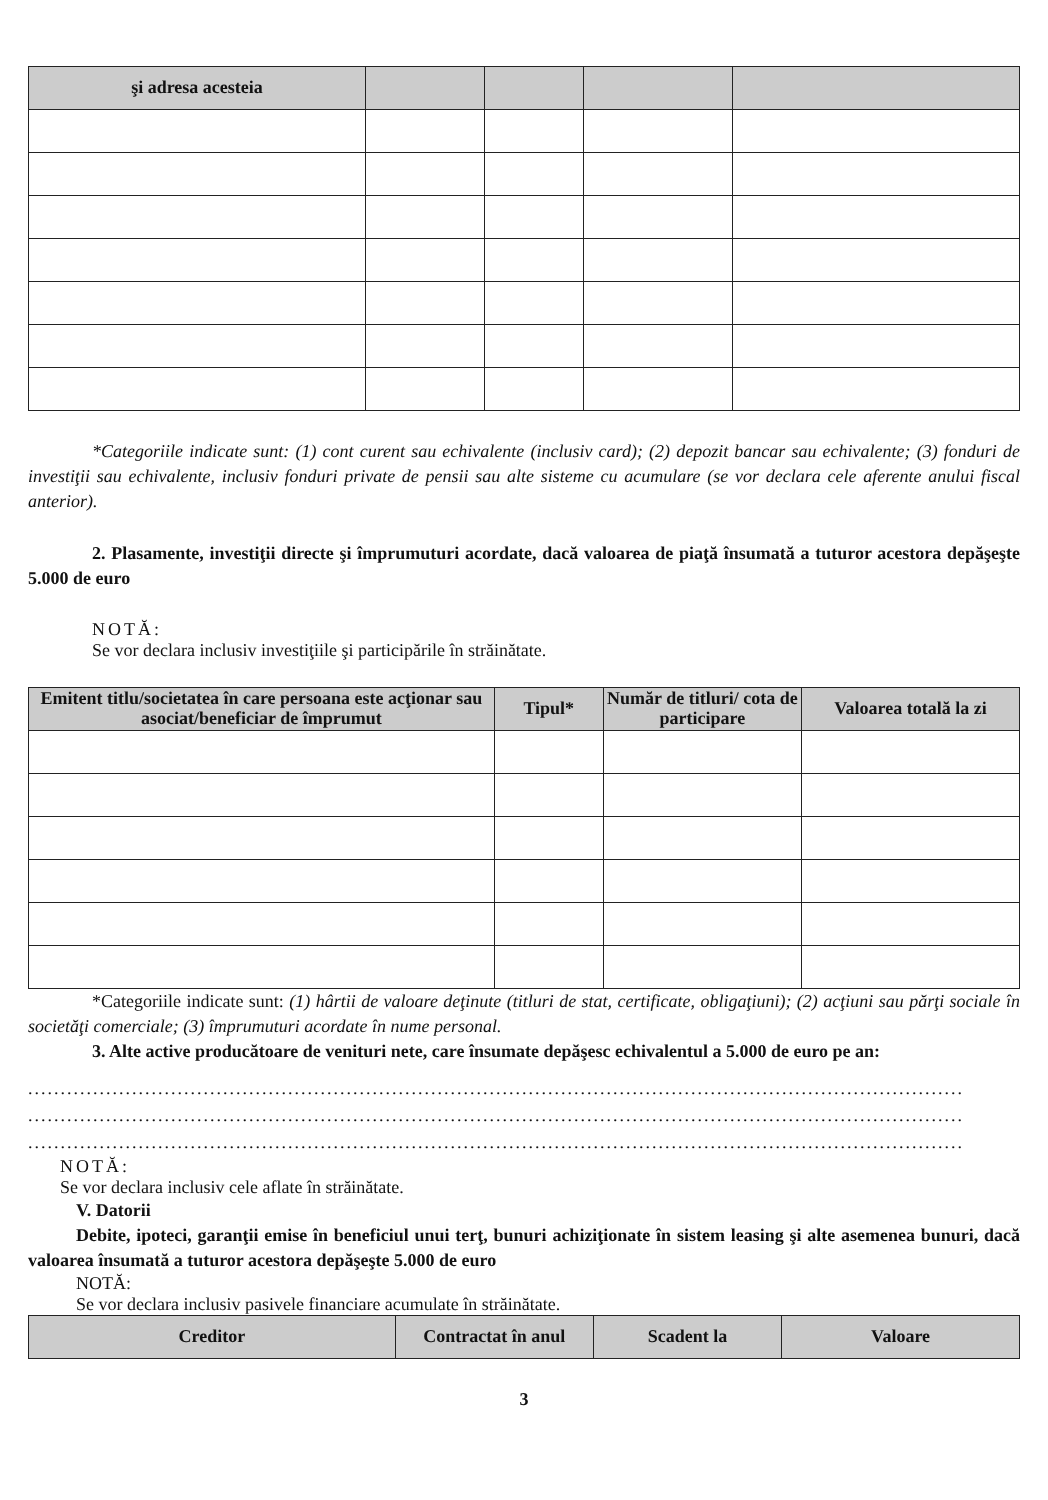| şi adresa acesteia | | | | |
| --- | --- | --- | --- | --- |
*Categoriile indicate sunt: (1) cont curent sau echivalente (inclusiv card); (2) depozit bancar sau echivalente; (3) fonduri de investiţii sau echivalente, inclusiv fonduri private de pensii sau alte sisteme cu acumulare (se vor declara cele aferente anului fiscal anterior).
2. Plasamente, investiţii directe şi împrumuturi acordate, dacă valoarea de piaţă însumată a tuturor acestora depăşeşte 5.000 de euro
NOTĂ:
Se vor declara inclusiv investiţiile şi participările în străinătate.
| Emitent titlu/societatea în care persoana este acţionar sau asociat/beneficiar de împrumut | Tipul* | Număr de titluri/ cota de participare | Valoarea totală la zi |
| --- | --- | --- | --- |
*Categoriile indicate sunt: (1) hârtii de valoare deţinute (titluri de stat, certificate, obligaţiuni); (2) acţiuni sau părţi sociale în societăţi comerciale; (3) împrumuturi acordate în nume personal.
3. Alte active producătoare de venituri nete, care însumate depăşesc echivalentul a 5.000 de euro pe an:
................................................................................................................................................
................................................................................................................................................
................................................................................................................................................
NOTĂ:
Se vor declara inclusiv cele aflate în străinătate.
V. Datorii
Debite, ipoteci, garanţii emise în beneficiul unui terţ, bunuri achiziţionate în sistem leasing şi alte asemenea bunuri, dacă valoarea însumată a tuturor acestora depăşeşte 5.000 de euro
NOTĂ:
Se vor declara inclusiv pasivele financiare acumulate în străinătate.
| Creditor | Contractat în anul | Scadent la | Valoare |
| --- | --- | --- | --- |
3